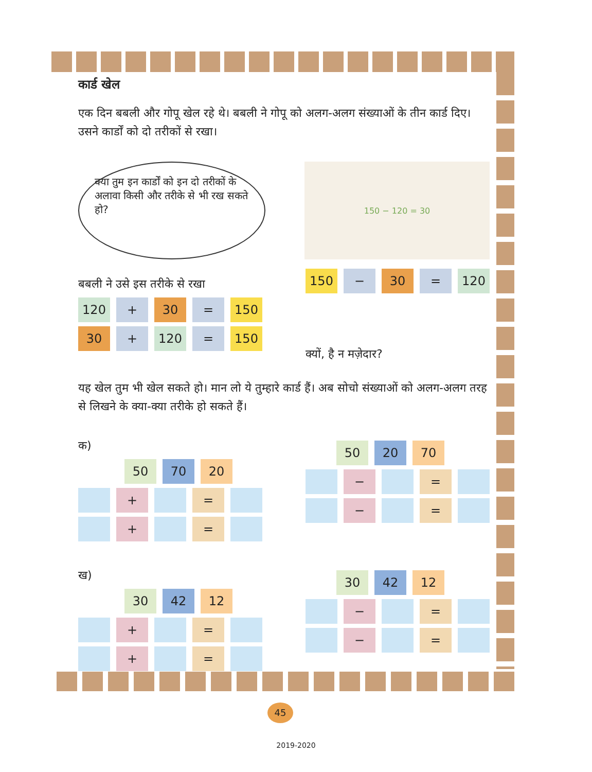कार्ड खेल
एक दिन बबली और गोपू खेल रहे थे। बबली ने गोपू को अलग-अलग संख्याओं के तीन कार्ड दिए। उसने कार्डों को दो तरीकों से रखा।
क्या तुम इन कार्डों को इन दो तरीकों के अलावा किसी और तरीके से भी रख सकते हो?
150 − 120 = 30
बबली ने उसे इस तरीके से रखा
120 + 30 = 150
30 + 120 = 150
150 − 30 = 120
क्यों, है न मज़ेदार?
यह खेल तुम भी खेल सकते हो। मान लो ये तुम्हारे कार्ड हैं। अब सोचो संख्याओं को अलग-अलग तरह से लिखने के क्या-क्या तरीके हो सकते हैं।
क)
50 70 20
+ =
+ =
50 20 70
− =
− =
ख)
30 42 12
+ =
+ =
30 42 12
− =
− =
45
2019-2020